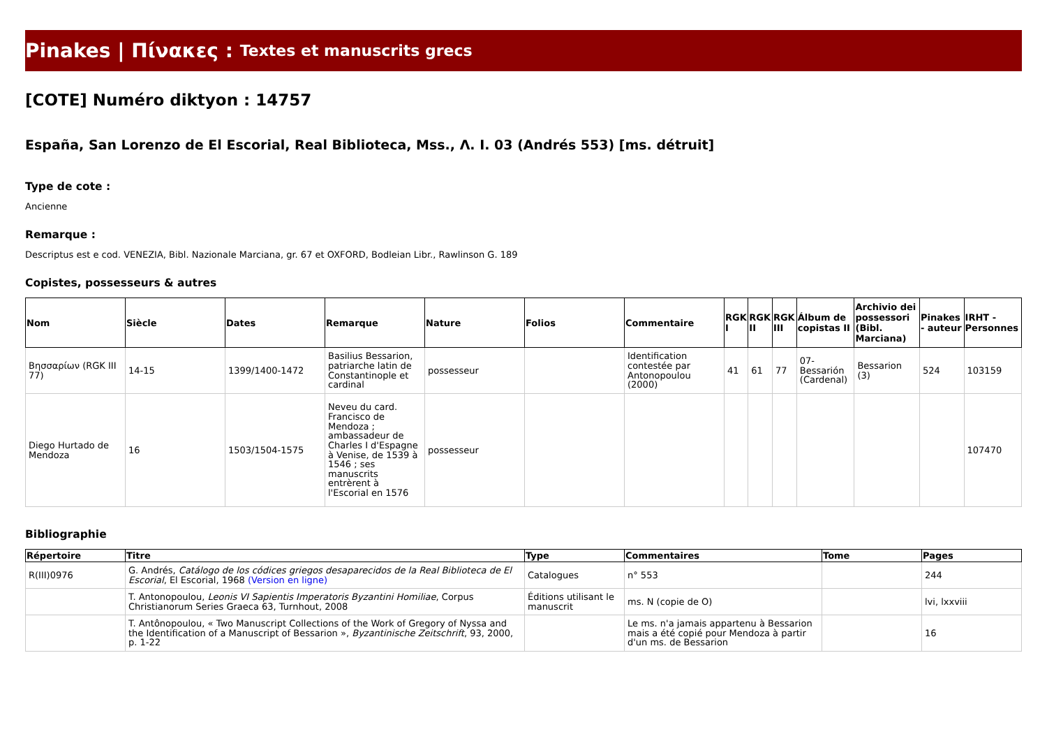Pinakes | Πίνακες : Textes et manuscrits grecs
[COTE] Numéro diktyon : 14757
España, San Lorenzo de El Escorial, Real Biblioteca, Mss., Ʌ. I. 03 (Andrés 553) [ms. détruit]
Type de cote :
Ancienne
Remarque :
Descriptus est e cod. VENEZIA, Bibl. Nazionale Marciana, gr. 67 et OXFORD, Bodleian Libr., Rawlinson G. 189
Copistes, possesseurs & autres
| Nom | Siècle | Dates | Remarque | Nature | Folios | Commentaire | RGK I | RGK II | RGK III | Álbum de copistas II | Archivio dei possessori (Bibl. Marciana) | Pinakes - auteur | IRHT - Personnes |
| --- | --- | --- | --- | --- | --- | --- | --- | --- | --- | --- | --- | --- | --- |
| Βησσαρίων (RGK III 77) | 14-15 | 1399/1400-1472 | Basilius Bessarion, patriarche latin de Constantinople et cardinal | possesseur | | Identification contestée par Antonopoulou (2000) | 41 | 61 | 77 | 07-Bessarión (Cardenal) | Bessarion (3) | 524 | 103159 |
| Diego Hurtado de Mendoza | 16 | 1503/1504-1575 | Neveu du card. Francisco de Mendoza ; ambassadeur de Charles I d'Espagne à Venise, de 1539 à 1546 ; ses manuscrits entrèrent à l'Escorial en 1576 | possesseur | | | | | | | | | 107470 |
Bibliographie
| Répertoire | Titre | Type | Commentaires | Tome | Pages |
| --- | --- | --- | --- | --- | --- |
| R(III)0976 | G. Andrés, Catálogo de los códices griegos desaparecidos de la Real Biblioteca de El Escorial , El Escorial, 1968 (Version en ligne) | Catalogues | n° 553 | | 244 |
| | T. Antonopoulou, Leonis VI Sapientis Imperatoris Byzantini Homiliae , Corpus Christianorum Series Graeca 63, Turnhout, 2008 | Éditions utilisant le manuscrit | ms. N (copie de O) | | lvi, lxxviii |
| | T. Antônopoulou, « Two Manuscript Collections of the Work of Gregory of Nyssa and the Identification of a Manuscript of Bessarion », Byzantinische Zeitschrift , 93, 2000, p. 1-22 | | Le ms. n'a jamais appartenu à Bessarion mais a été copié pour Mendoza à partir d'un ms. de Bessarion | | 16 |